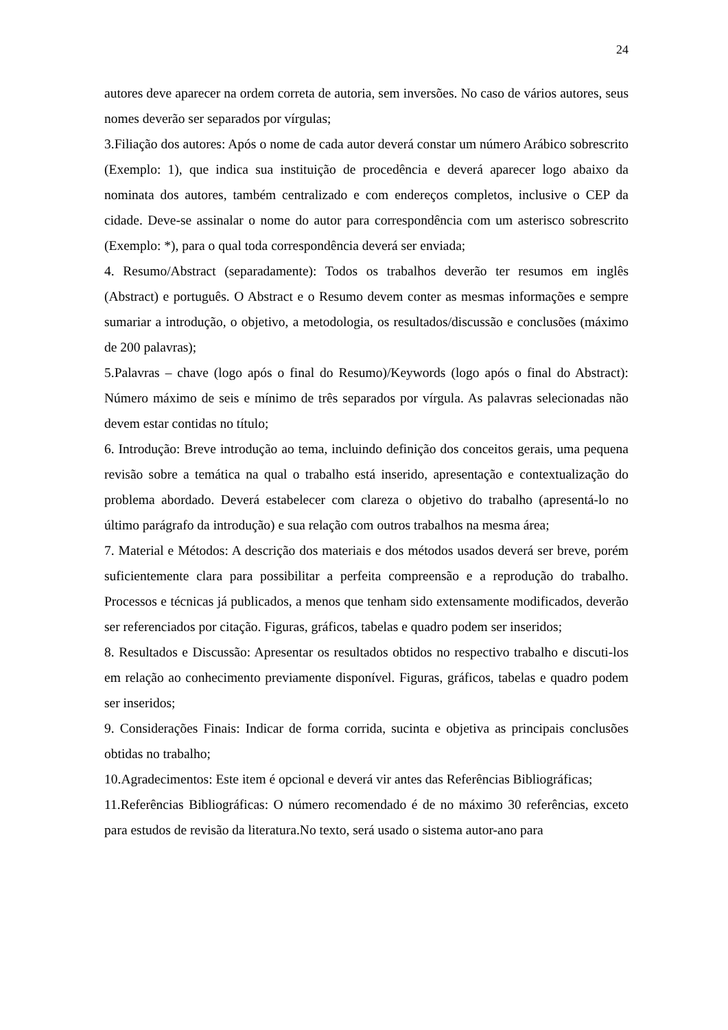24
autores deve aparecer na ordem correta de autoria, sem inversões. No caso de vários autores, seus nomes deverão ser separados por vírgulas;
3.Filiação dos autores: Após o nome de cada autor deverá constar um número Arábico sobrescrito (Exemplo: 1), que indica sua instituição de procedência e deverá aparecer logo abaixo da nominata dos autores, também centralizado e com endereços completos, inclusive o CEP da cidade. Deve-se assinalar o nome do autor para correspondência com um asterisco sobrescrito (Exemplo: *), para o qual toda correspondência deverá ser enviada;
4. Resumo/Abstract (separadamente): Todos os trabalhos deverão ter resumos em inglês (Abstract) e português. O Abstract e o Resumo devem conter as mesmas informações e sempre sumariar a introdução, o objetivo, a metodologia, os resultados/discussão e conclusões (máximo de 200 palavras);
5.Palavras – chave (logo após o final do Resumo)/Keywords (logo após o final do Abstract): Número máximo de seis e mínimo de três separados por vírgula. As palavras selecionadas não devem estar contidas no título;
6. Introdução: Breve introdução ao tema, incluindo definição dos conceitos gerais, uma pequena revisão sobre a temática na qual o trabalho está inserido, apresentação e contextualização do problema abordado. Deverá estabelecer com clareza o objetivo do trabalho (apresentá-lo no último parágrafo da introdução) e sua relação com outros trabalhos na mesma área;
7. Material e Métodos: A descrição dos materiais e dos métodos usados deverá ser breve, porém suficientemente clara para possibilitar a perfeita compreensão e a reprodução do trabalho. Processos e técnicas já publicados, a menos que tenham sido extensamente modificados, deverão ser referenciados por citação. Figuras, gráficos, tabelas e quadro podem ser inseridos;
8. Resultados e Discussão: Apresentar os resultados obtidos no respectivo trabalho e discuti-los em relação ao conhecimento previamente disponível. Figuras, gráficos, tabelas e quadro podem ser inseridos;
9. Considerações Finais: Indicar de forma corrida, sucinta e objetiva as principais conclusões obtidas no trabalho;
10.Agradecimentos: Este item é opcional e deverá vir antes das Referências Bibliográficas;
11.Referências Bibliográficas: O número recomendado é de no máximo 30 referências, exceto para estudos de revisão da literatura.No texto, será usado o sistema autor-ano para